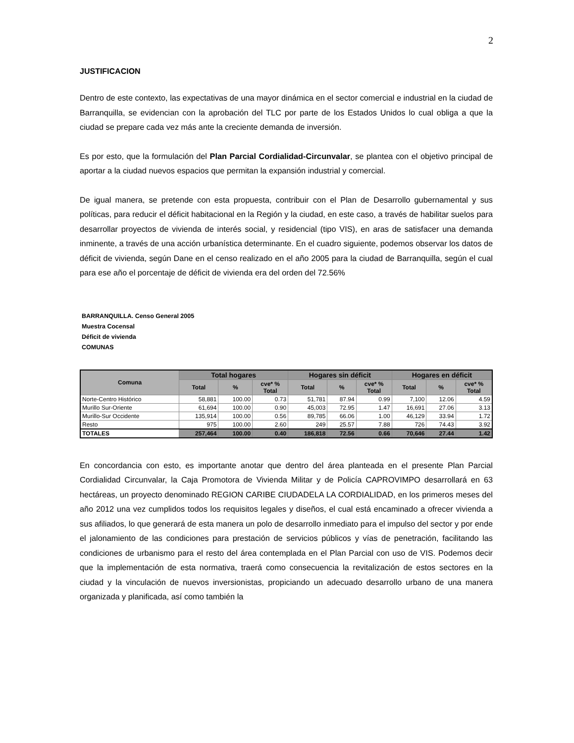2
JUSTIFICACION
Dentro de este contexto, las expectativas de una mayor dinámica en el sector comercial e industrial en la ciudad de Barranquilla, se evidencian con la aprobación del TLC por parte de los Estados Unidos lo cual obliga a que la ciudad se prepare cada vez más ante la creciente demanda de inversión.
Es por esto, que la formulación del Plan Parcial Cordialidad-Circunvalar, se plantea con el objetivo principal de aportar a la ciudad nuevos espacios que permitan la expansión industrial y comercial.
De igual manera, se pretende con esta propuesta, contribuir con el Plan de Desarrollo gubernamental y sus políticas, para reducir el déficit habitacional en la Región y la ciudad, en este caso, a través de habilitar suelos para desarrollar proyectos de vivienda de interés social, y residencial (tipo VIS), en aras de satisfacer una demanda inminente, a través de una acción urbanística determinante. En el cuadro siguiente, podemos observar los datos de déficit de vivienda, según Dane en el censo realizado en el año 2005 para la ciudad de Barranquilla, según el cual para ese año el porcentaje de déficit de vivienda era del orden del 72.56%
BARRANQUILLA. Censo General 2005
Muestra Cocensal
Déficit de vivienda
COMUNAS
| Comuna | Total hogares | | | Hogares sin déficit | | | Hogares en déficit | | |
| --- | --- | --- | --- | --- | --- | --- | --- | --- | --- |
| | Total | % | cve* % Total | Total | % | cve* % Total | Total | % | cve* % Total |
| Norte-Centro Histórico | 58,881 | 100.00 | 0.73 | 51,781 | 87.94 | 0.99 | 7,100 | 12.06 | 4.59 |
| Murillo Sur-Oriente | 61,694 | 100.00 | 0.90 | 45,003 | 72.95 | 1.47 | 16,691 | 27.06 | 3.13 |
| Murillo-Sur Occidente | 135,914 | 100.00 | 0.56 | 89,785 | 66.06 | 1.00 | 46,129 | 33.94 | 1.72 |
| Resto | 975 | 100.00 | 2.60 | 249 | 25.57 | 7.88 | 726 | 74.43 | 3.92 |
| TOTALES | 257,464 | 100.00 | 0.40 | 186,818 | 72.56 | 0.66 | 70,646 | 27.44 | 1.42 |
En concordancia con esto, es importante anotar que dentro del área planteada en el presente Plan Parcial Cordialidad Circunvalar, la Caja Promotora de Vivienda Militar y de Policía CAPROVIMPO desarrollará en 63 hectáreas, un proyecto denominado REGION CARIBE CIUDADELA LA CORDIALIDAD, en los primeros meses del año 2012 una vez cumplidos todos los requisitos legales y diseños, el cual está encaminado a ofrecer vivienda a sus afiliados, lo que generará de esta manera un polo de desarrollo inmediato para el impulso del sector y por ende el jalonamiento de las condiciones para prestación de servicios públicos y vías de penetración, facilitando las condiciones de urbanismo para el resto del área contemplada en el Plan Parcial con uso de VIS. Podemos decir que la implementación de esta normativa, traerá como consecuencia la revitalización de estos sectores en la ciudad y la vinculación de nuevos inversionistas, propiciando un adecuado desarrollo urbano de una manera organizada y planificada, así como también la